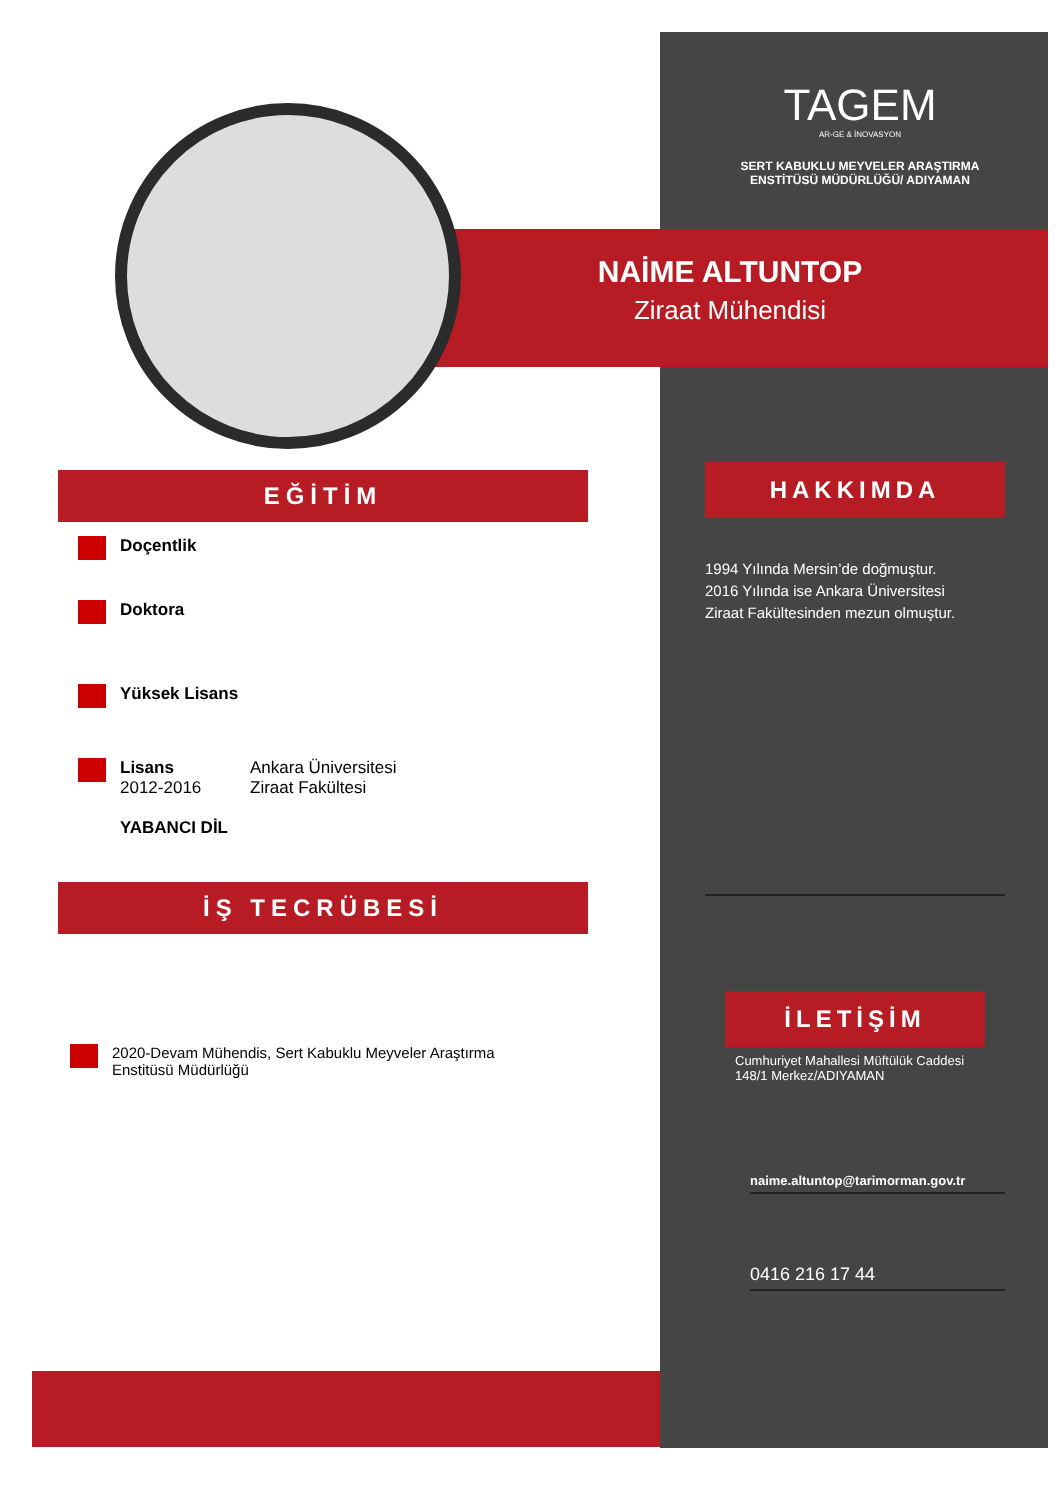TAGEM
AR-GE & İNOVASYON
SERT KABUKLU MEYVELER ARAŞTIRMA
ENSTİTÜSÜ MÜDÜRLÜĞÜ/ ADIYAMAN
NAİME ALTUNTOP
Ziraat Mühendisi
EĞİTİM
Doçentlik
Doktora
Yüksek Lisans
Lisans
2012-2016
Ankara Üniversitesi
Ziraat Fakültesi
YABANCI DİL
İŞ TECRÜBESİ
2020-Devam Mühendis, Sert Kabuklu Meyveler Araştırma
Enstitüsü Müdürlüğü
HAKKIMDA
1994 Yılında Mersin’de doğmuştur.
2016 Yılında ise Ankara Üniversitesi
Ziraat Fakültesinden mezun olmuştur.
İLETİŞİM
Cumhuriyet Mahallesi Müftülük Caddesi
148/1 Merkez/ADIYAMAN
naime.altuntop@tarimorman.gov.tr
0416 216 17 44